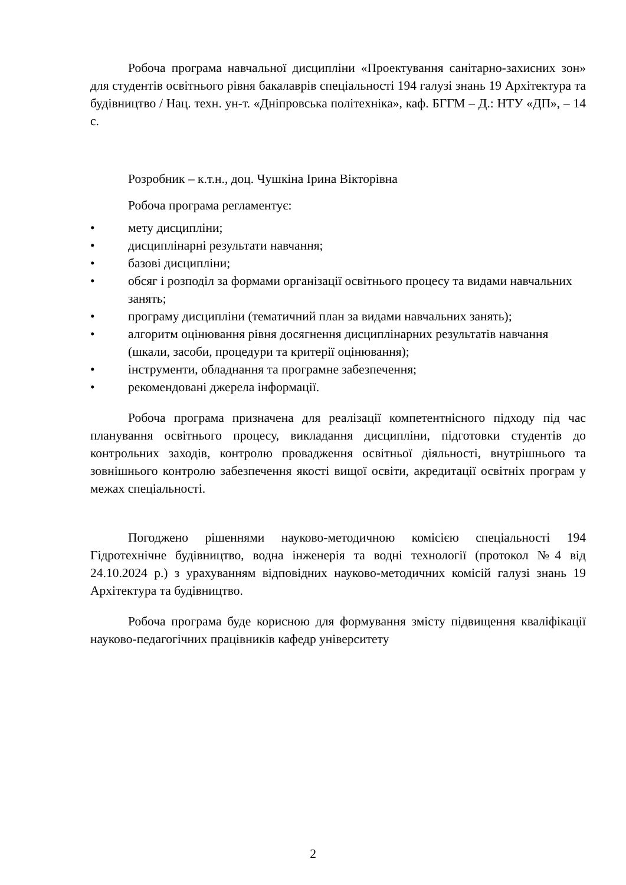Робоча програма навчальної дисципліни «Проектування санітарно-захисних зон» для студентів освітнього рівня бакалаврів спеціальності 194 галузі знань 19 Архітектура та будівництво / Нац. техн. ун-т. «Дніпровська політехніка», каф. БГГМ – Д.: НТУ «ДП», – 14 с.
Розробник – к.т.н., доц. Чушкіна Ірина Вікторівна
Робоча програма регламентує:
• мету дисципліни;
• дисциплінарні результати навчання;
• базові дисципліни;
• обсяг і розподіл за формами організації освітнього процесу та видами навчальних занять;
• програму дисципліни (тематичний план за видами навчальних занять);
• алгоритм оцінювання рівня досягнення дисциплінарних результатів навчання (шкали, засоби, процедури та критерії оцінювання);
• інструменти, обладнання та програмне забезпечення;
• рекомендовані джерела інформації.
Робоча програма призначена для реалізації компетентнісного підходу під час планування освітнього процесу, викладання дисципліни, підготовки студентів до контрольних заходів, контролю провадження освітньої діяльності, внутрішнього та зовнішнього контролю забезпечення якості вищої освіти, акредитації освітніх програм у межах спеціальності.
Погоджено рішеннями науково-методичною комісією спеціальності 194 Гідротехнічне будівництво, водна інженерія та водні технології (протокол №4 від 24.10.2024 р.) з урахуванням відповідних науково-методичних комісій галузі знань 19 Архітектура та будівництво.
Робоча програма буде корисною для формування змісту підвищення кваліфікації науково-педагогічних працівників кафедр університету
2